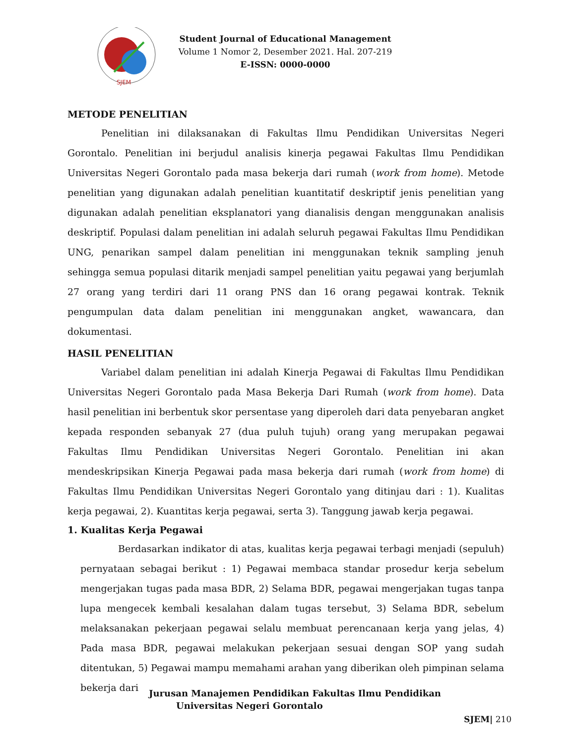SJEM
Student Journal of Educational Management
Volume 1 Nomor 2, Desember 2021. Hal. 207-219
E-ISSN: 0000-0000
METODE PENELITIAN
Penelitian ini dilaksanakan di Fakultas Ilmu Pendidikan Universitas Negeri Gorontalo. Penelitian ini berjudul analisis kinerja pegawai Fakultas Ilmu Pendidikan Universitas Negeri Gorontalo pada masa bekerja dari rumah (work from home). Metode penelitian yang digunakan adalah penelitian kuantitatif deskriptif jenis penelitian yang digunakan adalah penelitian eksplanatori yang dianalisis dengan menggunakan analisis deskriptif. Populasi dalam penelitian ini adalah seluruh pegawai Fakultas Ilmu Pendidikan UNG, penarikan sampel dalam penelitian ini menggunakan teknik sampling jenuh sehingga semua populasi ditarik menjadi sampel penelitian yaitu pegawai yang berjumlah 27 orang yang terdiri dari 11 orang PNS dan 16 orang pegawai kontrak. Teknik pengumpulan data dalam penelitian ini menggunakan angket, wawancara, dan dokumentasi.
HASIL PENELITIAN
Variabel dalam penelitian ini adalah Kinerja Pegawai di Fakultas Ilmu Pendidikan Universitas Negeri Gorontalo pada Masa Bekerja Dari Rumah (work from home). Data hasil penelitian ini berbentuk skor persentase yang diperoleh dari data penyebaran angket kepada responden sebanyak 27 (dua puluh tujuh) orang yang merupakan pegawai Fakultas Ilmu Pendidikan Universitas Negeri Gorontalo. Penelitian ini akan mendeskripsikan Kinerja Pegawai pada masa bekerja dari rumah (work from home) di Fakultas Ilmu Pendidikan Universitas Negeri Gorontalo yang ditinjau dari : 1). Kualitas kerja pegawai, 2). Kuantitas kerja pegawai, serta 3). Tanggung jawab kerja pegawai.
1. Kualitas Kerja Pegawai
Berdasarkan indikator di atas, kualitas kerja pegawai terbagi menjadi (sepuluh) pernyataan sebagai berikut : 1) Pegawai membaca standar prosedur kerja sebelum mengerjakan tugas pada masa BDR, 2) Selama BDR, pegawai mengerjakan tugas tanpa lupa mengecek kembali kesalahan dalam tugas tersebut, 3) Selama BDR, sebelum melaksanakan pekerjaan pegawai selalu membuat perencanaan kerja yang jelas, 4) Pada masa BDR, pegawai melakukan pekerjaan sesuai dengan SOP yang sudah ditentukan, 5) Pegawai mampu memahami arahan yang diberikan oleh pimpinan selama bekerja dari
Jurusan Manajemen Pendidikan Fakultas Ilmu Pendidikan
Universitas Negeri Gorontalo
SJEM| 210